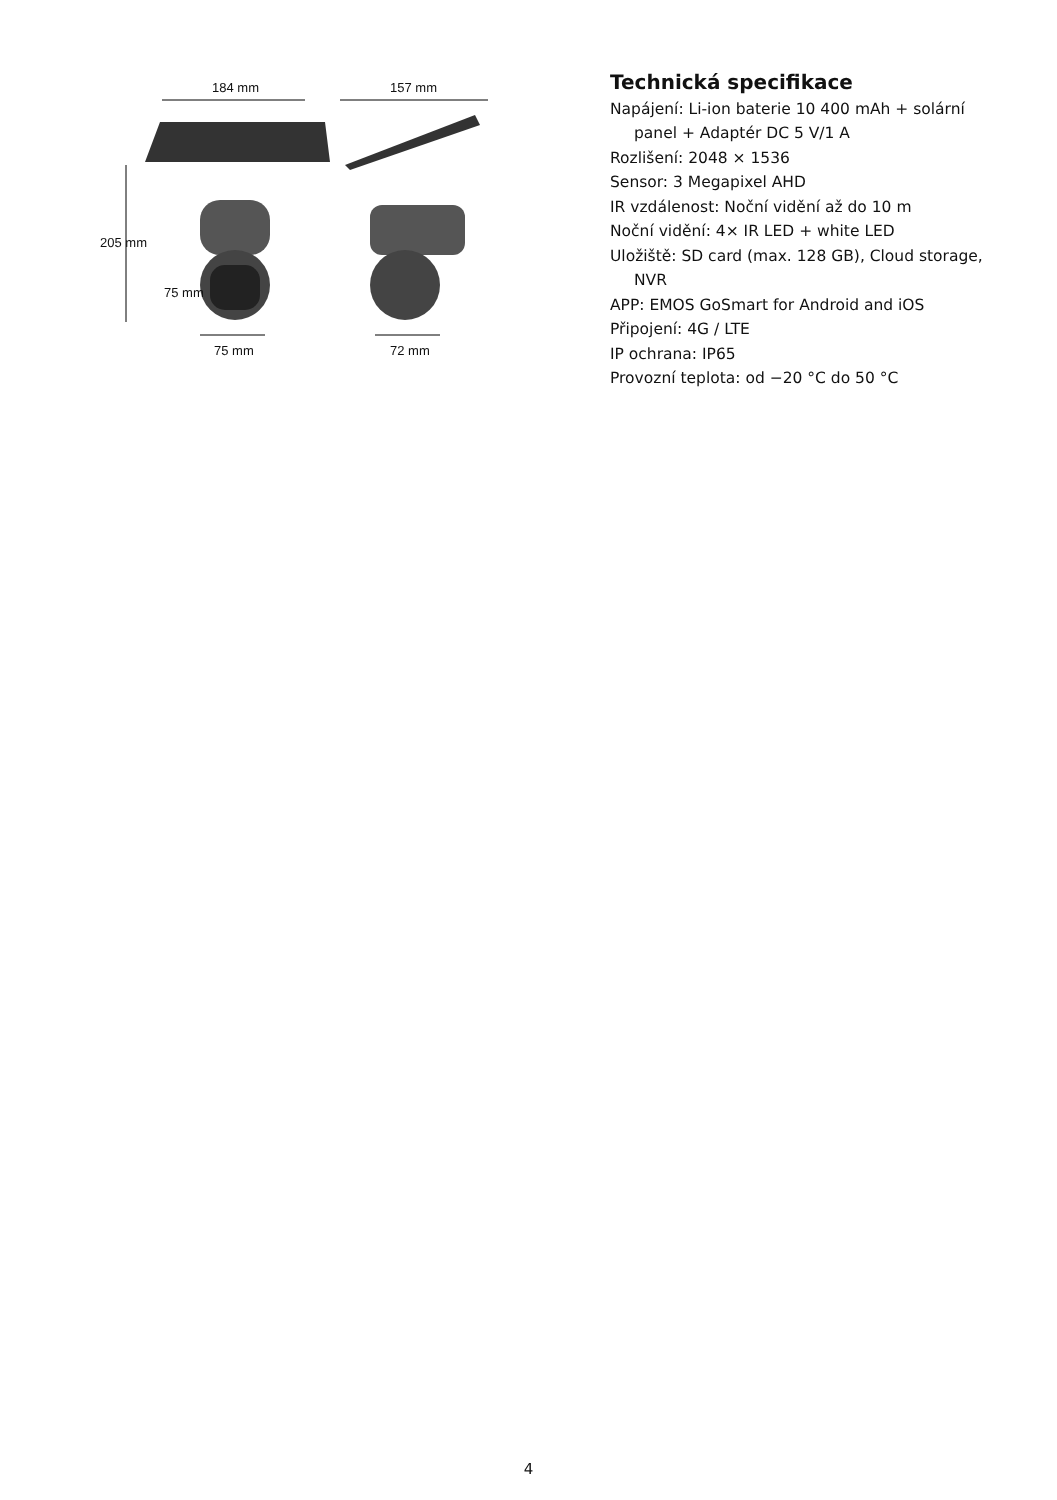184 mm 157 mm
205 mm
75 mm
75 mm 72 mm
Technická specifikace
Napájení: Li-ion baterie 10 400 mAh + solární
panel + Adaptér DC 5 V/1 A
Rozlišení: 2048 × 1536
Sensor: 3 Megapixel AHD
IR vzdálenost: Noční vidění až do 10 m
Noční vidění: 4× IR LED + white LED
Uložiště: SD card (max. 128 GB), Cloud storage,
NVR
APP: EMOS GoSmart for Android and iOS
Připojení: 4G / LTE
IP ochrana: IP65
Provozní teplota: od −20 °C do 50 °C
4